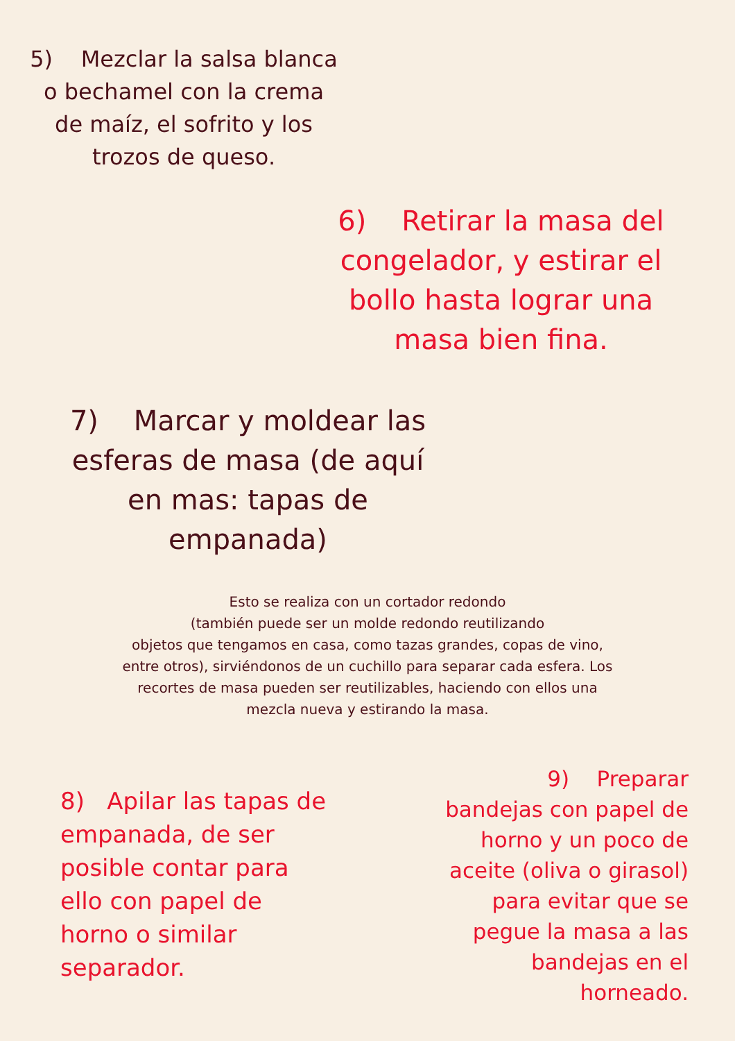5) Mezclar la salsa blanca o bechamel con la crema de maíz, el sofrito y los trozos de queso.
6) Retirar la masa del congelador, y estirar el bollo hasta lograr una masa bien fina.
7) Marcar y moldear las esferas de masa (de aquí en mas: tapas de empanada)
Esto se realiza con un cortador redondo
(también puede ser un molde redondo reutilizando
objetos que tengamos en casa, como tazas grandes, copas de vino,
entre otros), sirviéndonos de un cuchillo para separar cada esfera. Los
recortes de masa pueden ser reutilizables, haciendo con ellos una
mezcla nueva y estirando la masa.
8) Apilar las tapas de empanada, de ser posible contar para ello con papel de horno o similar separador.
9) Preparar bandejas con papel de horno y un poco de aceite (oliva o girasol) para evitar que se pegue la masa a las bandejas en el horneado.